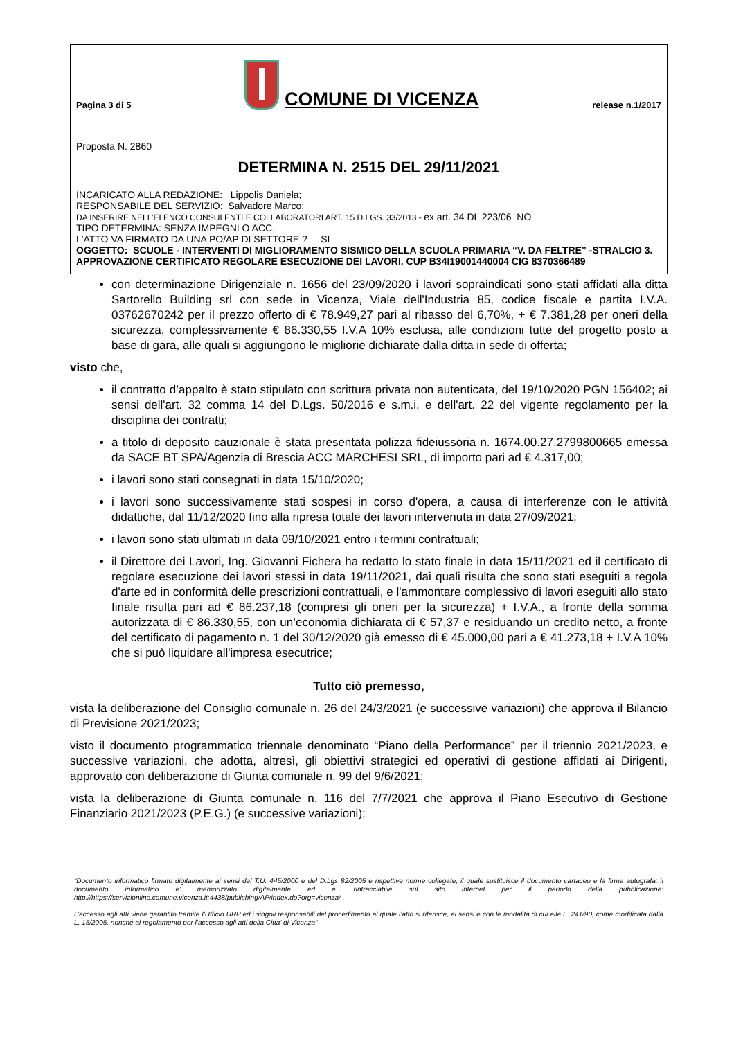Pagina 3 di 5 COMUNE DI VICENZA release n.1/2017
Proposta N. 2860
DETERMINA N. 2515 DEL 29/11/2021
INCARICATO ALLA REDAZIONE: Lippolis Daniela;
RESPONSABILE DEL SERVIZIO: Salvadore Marco;
DA INSERIRE NELL’ELENCO CONSULENTI E COLLABORATORI ART. 15 D.LGS. 33/2013 - ex art. 34 DL 223/06 NO
TIPO DETERMINA: SENZA IMPEGNI O ACC.
L'ATTO VA FIRMATO DA UNA PO/AP DI SETTORE ? SI
OGGETTO: SCUOLE - INTERVENTI DI MIGLIORAMENTO SISMICO DELLA SCUOLA PRIMARIA “V. DA FELTRE” -STRALCIO 3. APPROVAZIONE CERTIFICATO REGOLARE ESECUZIONE DEI LAVORI. CUP B34I19001440004 CIG 8370366489
con determinazione Dirigenziale n. 1656 del 23/09/2020 i lavori sopraindicati sono stati affidati alla ditta Sartorello Building srl con sede in Vicenza, Viale dell'Industria 85, codice fiscale e partita I.V.A. 03762670242 per il prezzo offerto di € 78.949,27 pari al ribasso del 6,70%, + € 7.381,28 per oneri della sicurezza, complessivamente € 86.330,55 I.V.A 10% esclusa, alle condizioni tutte del progetto posto a base di gara, alle quali si aggiungono le migliorie dichiarate dalla ditta in sede di offerta;
visto che,
il contratto d’appalto è stato stipulato con scrittura privata non autenticata, del 19/10/2020 PGN 156402; ai sensi dell'art. 32 comma 14 del D.Lgs. 50/2016 e s.m.i. e dell'art. 22 del vigente regolamento per la disciplina dei contratti;
a titolo di deposito cauzionale è stata presentata polizza fideiussoria n. 1674.00.27.2799800665 emessa da SACE BT SPA/Agenzia di Brescia ACC MARCHESI SRL, di importo pari ad € 4.317,00;
i lavori sono stati consegnati in data 15/10/2020;
i lavori sono successivamente stati sospesi in corso d'opera, a causa di interferenze con le attività didattiche, dal 11/12/2020 fino alla ripresa totale dei lavori intervenuta in data 27/09/2021;
i lavori sono stati ultimati in data 09/10/2021 entro i termini contrattuali;
il Direttore dei Lavori, Ing. Giovanni Fichera ha redatto lo stato finale in data 15/11/2021 ed il certificato di regolare esecuzione dei lavori stessi in data 19/11/2021, dai quali risulta che sono stati eseguiti a regola d'arte ed in conformità delle prescrizioni contrattuali, e l'ammontare complessivo di lavori eseguiti allo stato finale risulta pari ad € 86.237,18 (compresi gli oneri per la sicurezza) + I.V.A., a fronte della somma autorizzata di € 86.330,55, con un’economia dichiarata di € 57,37 e residuando un credito netto, a fronte del certificato di pagamento n. 1 del 30/12/2020 già emesso di € 45.000,00 pari a € 41.273,18 + I.V.A 10% che si può liquidare all'impresa esecutrice;
Tutto ciò premesso,
vista la deliberazione del Consiglio comunale n. 26 del 24/3/2021 (e successive variazioni) che approva il Bilancio di Previsione 2021/2023;
visto il documento programmatico triennale denominato “Piano della Performance” per il triennio 2021/2023, e successive variazioni, che adotta, altresì, gli obiettivi strategici ed operativi di gestione affidati ai Dirigenti, approvato con deliberazione di Giunta comunale n. 99 del 9/6/2021;
vista la deliberazione di Giunta comunale n. 116 del 7/7/2021 che approva il Piano Esecutivo di Gestione Finanziario 2021/2023 (P.E.G.) (e successive variazioni);
“Documento informatico firmato digitalmente ai sensi del T.U. 445/2000 e del D.Lgs 82/2005 e rispettive norme collegate, il quale sostituisce il documento cartaceo e la firma autografa; il documento informatico e’ memorizzato digitalmente ed e’ rintracciabile sul sito internet per il periodo della pubblicazione: http://https://servizionline.comune.vicenza.it:4438/publishing/AP/index.do?org=vicenza/ .
L’accesso agli atti viene garantito tramite l’Ufficio URP ed i singoli responsabili del procedimento al quale l’atto si riferisce, ai sensi e con le modalità di cui alla L. 241/90, come modificata dalla L. 15/2005, nonché al regolamento per l’accesso agli atti della Citta' di Vicenza”